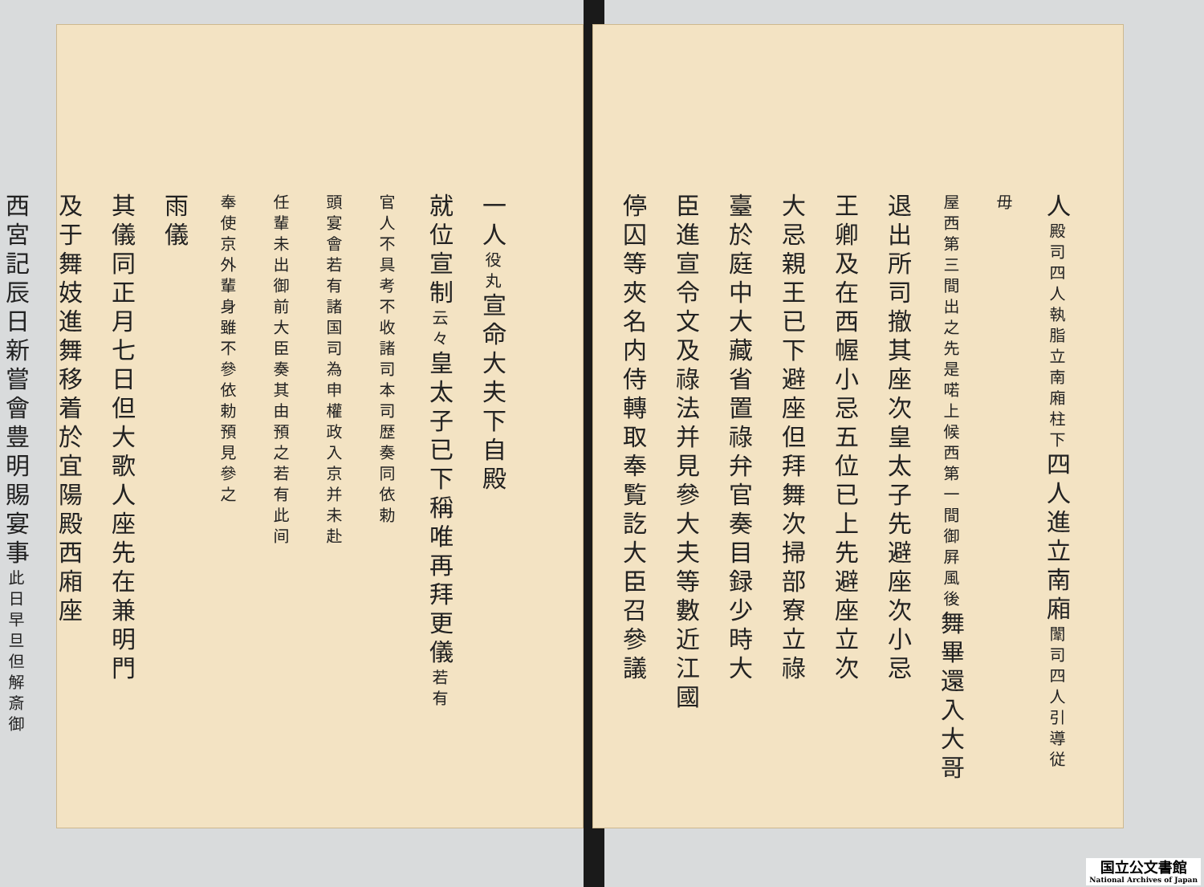人殿司四人執脂立南廂柱下四人進立南廂闈司四人引導従毋
屋西第三間出之先是喏上候西第一間御屛風後舞畢還入大哥
退出所司撤其座次皇太子先避座次小忌
王卿及在西幄小忌五位已上先避座立次
大忌親王已下避座但拜舞次掃部寮立祿
臺於庭中大藏省置祿弁官奏目録少時大
臣進宣令文及祿法并見參大夫等數近江國
停囚等夾名内侍轉取奉覧訖大臣召參議
一人役丸宣命大夫下自殿
就位宣制云々皇太子已下稱唯再拜更儀若有
官人不具考不收諸司本司歴奏同依勅
頭宴會若有諸国司為申權政入京并未赴
任輩未出御前大臣奏其由預之若有此间
奉使京外輩身雖不參依勅預見參之
雨儀
其儀同正月七日但大歌人座先在兼明門
及于舞妓進舞移着於宜陽殿西廂座
西宮記辰日新嘗會豊明賜宴事此日早旦但解斎御
国立公文書館
National Archives of Japan